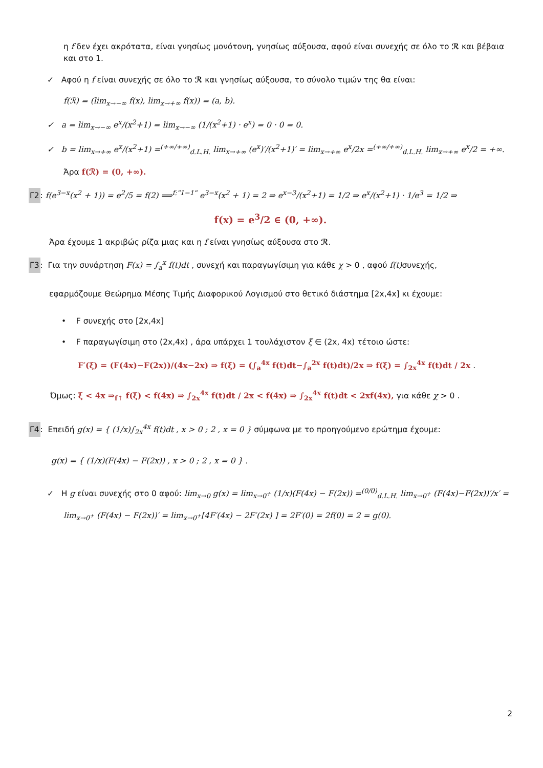η f δεν έχει ακρότατα, είναι γνησίως μονότονη, γνησίως αύξουσα, αφού είναι συνεχής σε όλο το ℛ και βέβαια και στο 1.
✓ Αφού η f είναι συνεχής σε όλο το ℛ και γνησίως αύξουσα, το σύνολο τιμών της θα είναι:
f(ℛ) = (lim<sub>x→−∞</sub> f(x), lim<sub>x→+∞</sub> f(x)) = (a, b).
✓ a = lim<sub>x→−∞</sub> e<sup>x</sup>/(x<sup>2</sup>+1) = lim<sub>x→−∞</sub> (1/(x<sup>2</sup>+1) · e<sup>x</sup>) = 0 · 0 = 0.
✓ b = lim<sub>x→+∞</sub> e<sup>x</sup>/(x<sup>2</sup>+1) =<sup>(+∞/+∞)</sup><sub>d.L.H.</sub> lim<sub>x→+∞</sub> (e<sup>x</sup>)′/(x<sup>2</sup>+1)′ = lim<sub>x→+∞</sub> e<sup>x</sup>/2x =<sup>(+∞/+∞)</sup><sub>d.L.H.</sub> lim<sub>x→+∞</sub> e<sup>x</sup>/2 = +∞.
Άρα f(ℛ) = (0, +∞).
Γ2: f(e<sup>3−x</sup>(x<sup>2</sup> + 1)) = e<sup>2</sup>/5 = f(2) ⟹<sup>f:"1−1"</sup> e<sup>3−x</sup>(x<sup>2</sup> + 1) = 2 ⇒ e<sup>x−3</sup>/(x<sup>2</sup>+1) = 1/2 ⇒ e<sup>x</sup>/(x<sup>2</sup>+1) · 1/e<sup>3</sup> = 1/2 ⇒
f(x) = e<sup>3</sup>/2 ∈ (0, +∞).
Άρα έχουμε 1 ακριβώς ρίζα μιας και η f είναι γνησίως αύξουσα στο ℛ.
Γ3: Για την συνάρτηση F(x) = ∫<sub>a</sub><sup>x</sup> f(t)dt , συνεχή και παραγωγίσιμη για κάθε χ > 0 , αφού f(t) συνεχής,
εφαρμόζουμε Θεώρημα Μέσης Τιμής Διαφορικού Λογισμού στο θετικό διάστημα [2x,4x] κι έχουμε:
• F συνεχής στο [2x,4x]
• F παραγωγίσιμη στο (2x,4x) , άρα υπάρχει 1 τουλάχιστον ξ ∈ (2x, 4x) τέτοιο ώστε:
F′(ξ) = (F(4x)−F(2x))/(4x−2x) ⇒ f(ξ) = (∫<sub>a</sub><sup>4x</sup> f(t)dt−∫<sub>a</sub><sup>2x</sup> f(t)dt)/2x ⇒ f(ξ) = ∫<sub>2x</sub><sup>4x</sup> f(t)dt / 2x .
Όμως: ξ < 4x ⇒<sub>f↑</sub> f(ξ) < f(4x) ⇒ ∫<sub>2x</sub><sup>4x</sup> f(t)dt / 2x < f(4x) ⇒ ∫<sub>2x</sub><sup>4x</sup> f(t)dt < 2xf(4x), για κάθε χ > 0 .
Γ4: Επειδή g(x) = { (1/x)∫<sub>2x</sub><sup>4x</sup> f(t)dt , x > 0 ; 2 , x = 0 } σύμφωνα με το προηγούμενο ερώτημα έχουμε:
g(x) = { (1/x)(F(4x) − F(2x)) , x > 0 ; 2 , x = 0 } .
✓ Η g είναι συνεχής στο 0 αφού: lim<sub>x→0</sub> g(x) = lim<sub>x→0<sup>+</sup></sub> (1/x)(F(4x) − F(2x)) =<sup>(0/0)</sup><sub>d.L.H.</sub> lim<sub>x→0<sup>+</sup></sub> (F(4x)−F(2x))′/x′ =
lim<sub>x→0<sup>+</sup></sub> (F(4x) − F(2x))′ = lim<sub>x→0<sup>+</sup></sub>[4F′(4x) − 2F′(2x) ] = 2F′(0) = 2f(0) = 2 = g(0).
2